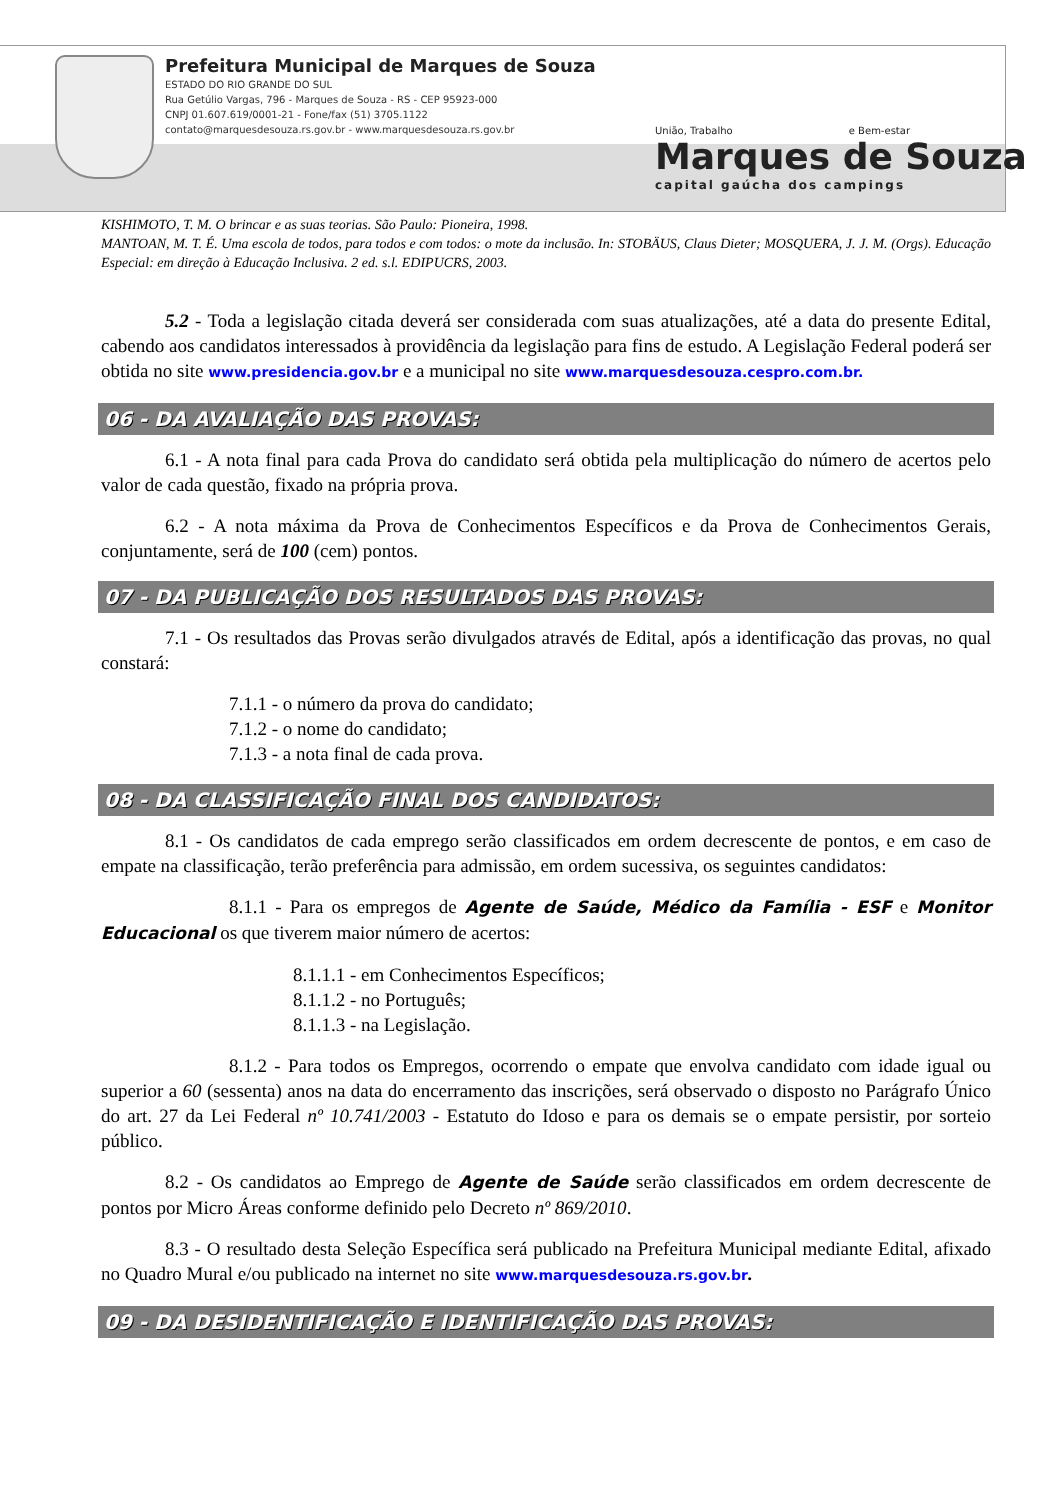Prefeitura Municipal de Marques de Souza
ESTADO DO RIO GRANDE DO SUL
Rua Getúlio Vargas, 796 - Marques de Souza - RS - CEP 95923-000
CNPJ 01.607.619/0001-21 - Fone/fax (51) 3705.1122
contato@marquesdesouza.rs.gov.br - www.marquesdesouza.rs.gov.br
União, Trabalho e Bem-estar
Marques de Souza
capital gaúcha dos campings
KISHIMOTO, T. M. O brincar e as suas teorias. São Paulo: Pioneira, 1998.
MANTOAN, M. T. É. Uma escola de todos, para todos e com todos: o mote da inclusão. In: STOBÄUS, Claus Dieter; MOSQUERA, J. J. M. (Orgs). Educação Especial: em direção à Educação Inclusiva. 2 ed. s.l. EDIPUCRS, 2003.
5.2 - Toda a legislação citada deverá ser considerada com suas atualizações, até a data do presente Edital, cabendo aos candidatos interessados à providência da legislação para fins de estudo. A Legislação Federal poderá ser obtida no site www.presidencia.gov.br e a municipal no site www.marquesdesouza.cespro.com.br.
06 - DA AVALIAÇÃO DAS PROVAS:
6.1 - A nota final para cada Prova do candidato será obtida pela multiplicação do número de acertos pelo valor de cada questão, fixado na própria prova.
6.2 - A nota máxima da Prova de Conhecimentos Específicos e da Prova de Conhecimentos Gerais, conjuntamente, será de 100 (cem) pontos.
07 - DA PUBLICAÇÃO DOS RESULTADOS DAS PROVAS:
7.1 - Os resultados das Provas serão divulgados através de Edital, após a identificação das provas, no qual constará:
7.1.1 - o número da prova do candidato;
7.1.2 - o nome do candidato;
7.1.3 - a nota final de cada prova.
08 - DA CLASSIFICAÇÃO FINAL DOS CANDIDATOS:
8.1 - Os candidatos de cada emprego serão classificados em ordem decrescente de pontos, e em caso de empate na classificação, terão preferência para admissão, em ordem sucessiva, os seguintes candidatos:
8.1.1 - Para os empregos de Agente de Saúde, Médico da Família - ESF e Monitor Educacional os que tiverem maior número de acertos:
8.1.1.1 - em Conhecimentos Específicos;
8.1.1.2 - no Português;
8.1.1.3 - na Legislação.
8.1.2 - Para todos os Empregos, ocorrendo o empate que envolva candidato com idade igual ou superior a 60 (sessenta) anos na data do encerramento das inscrições, será observado o disposto no Parágrafo Único do art. 27 da Lei Federal nº 10.741/2003 - Estatuto do Idoso e para os demais se o empate persistir, por sorteio público.
8.2 - Os candidatos ao Emprego de Agente de Saúde serão classificados em ordem decrescente de pontos por Micro Áreas conforme definido pelo Decreto nº 869/2010.
8.3 - O resultado desta Seleção Específica será publicado na Prefeitura Municipal mediante Edital, afixado no Quadro Mural e/ou publicado na internet no site www.marquesdesouza.rs.gov.br.
09 - DA DESIDENTIFICAÇÃO E IDENTIFICAÇÃO DAS PROVAS: